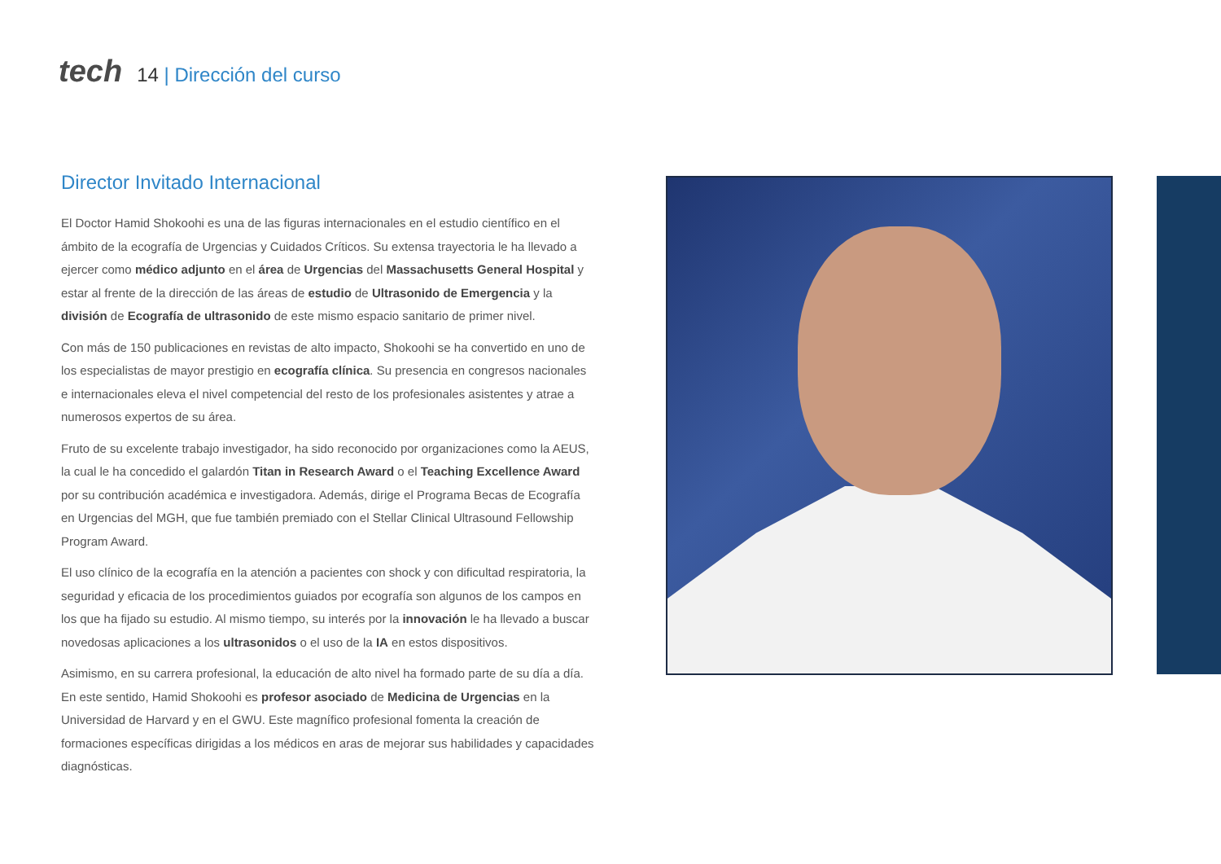tech
14 | Dirección del curso
Director Invitado Internacional
El Doctor Hamid Shokoohi es una de las figuras internacionales en el estudio científico en el ámbito de la ecografía de Urgencias y Cuidados Críticos. Su extensa trayectoria le ha llevado a ejercer como médico adjunto en el área de Urgencias del Massachusetts General Hospital y estar al frente de la dirección de las áreas de estudio de Ultrasonido de Emergencia y la división de Ecografía de ultrasonido de este mismo espacio sanitario de primer nivel.
Con más de 150 publicaciones en revistas de alto impacto, Shokoohi se ha convertido en uno de los especialistas de mayor prestigio en ecografía clínica. Su presencia en congresos nacionales e internacionales eleva el nivel competencial del resto de los profesionales asistentes y atrae a numerosos expertos de su área.
Fruto de su excelente trabajo investigador, ha sido reconocido por organizaciones como la AEUS, la cual le ha concedido el galardón Titan in Research Award o el Teaching Excellence Award por su contribución académica e investigadora. Además, dirige el Programa Becas de Ecografía en Urgencias del MGH, que fue también premiado con el Stellar Clinical Ultrasound Fellowship Program Award.
El uso clínico de la ecografía en la atención a pacientes con shock y con dificultad respiratoria, la seguridad y eficacia de los procedimientos guiados por ecografía son algunos de los campos en los que ha fijado su estudio. Al mismo tiempo, su interés por la innovación le ha llevado a buscar novedosas aplicaciones a los ultrasonidos o el uso de la IA en estos dispositivos.
Asimismo, en su carrera profesional, la educación de alto nivel ha formado parte de su día a día. En este sentido, Hamid Shokoohi es profesor asociado de Medicina de Urgencias en la Universidad de Harvard y en el GWU. Este magnífico profesional fomenta la creación de formaciones específicas dirigidas a los médicos en aras de mejorar sus habilidades y capacidades diagnósticas.